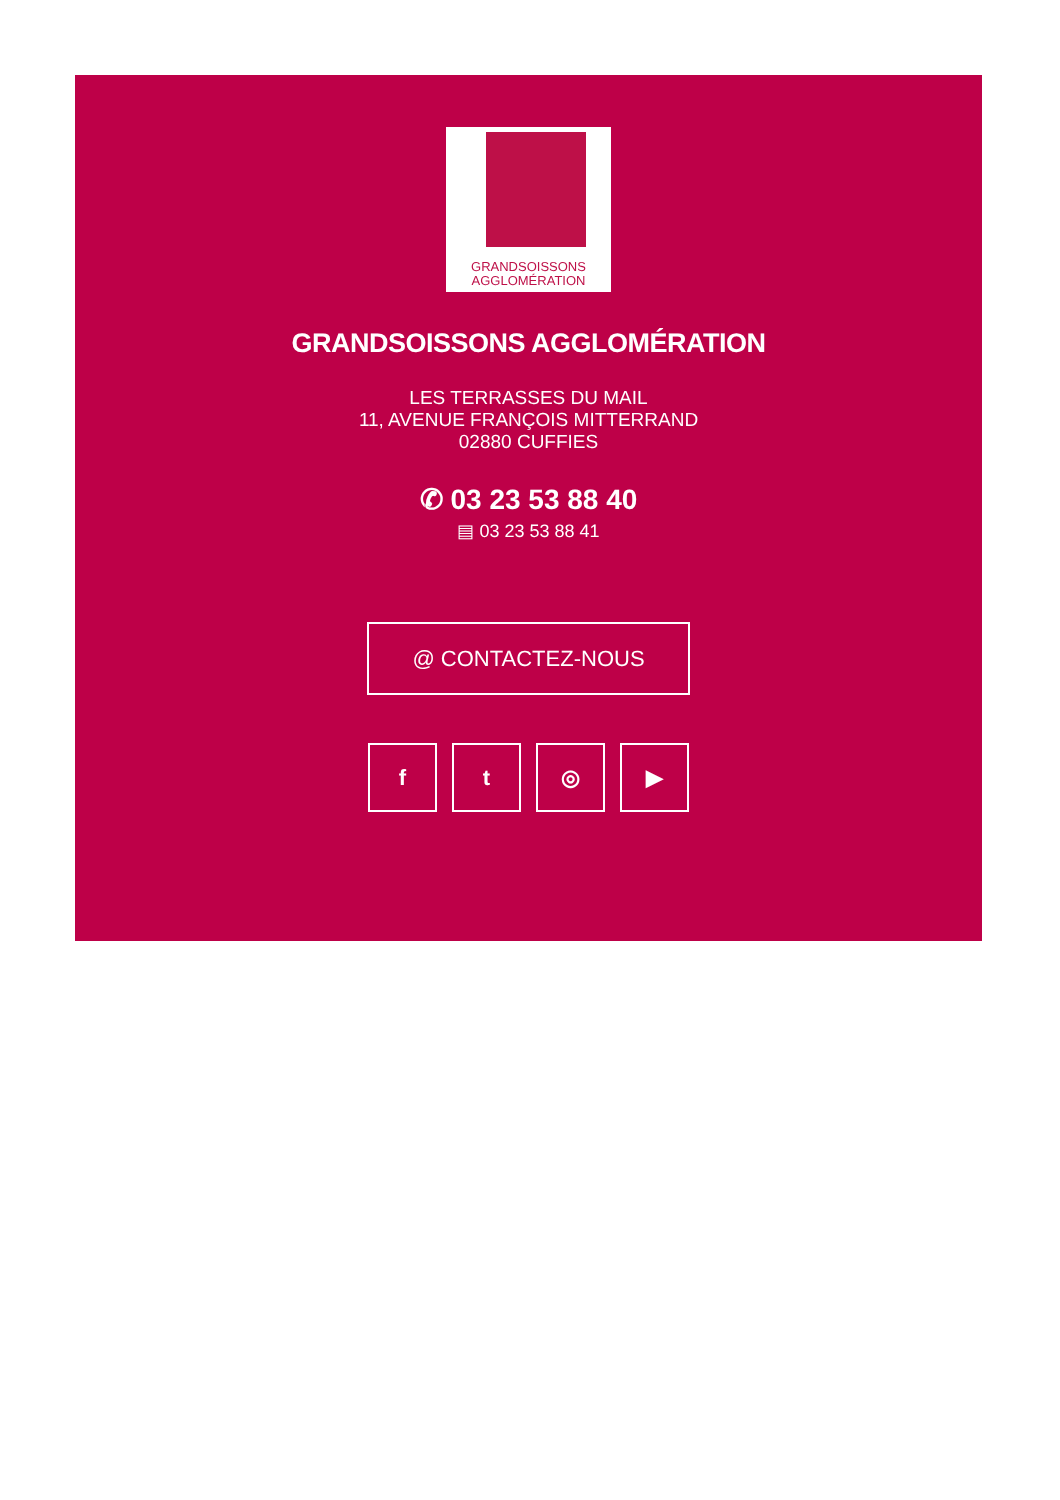GRANDSOISSONS
AGGLOMÉRATION
GRANDSOISSONS AGGLOMÉRATION
LES TERRASSES DU MAIL
11, AVENUE FRANÇOIS MITTERRAND
02880 CUFFIES
✆ 03 23 53 88 40
▤ 03 23 53 88 41
@ CONTACTEZ-NOUS
f t ◎ ▶